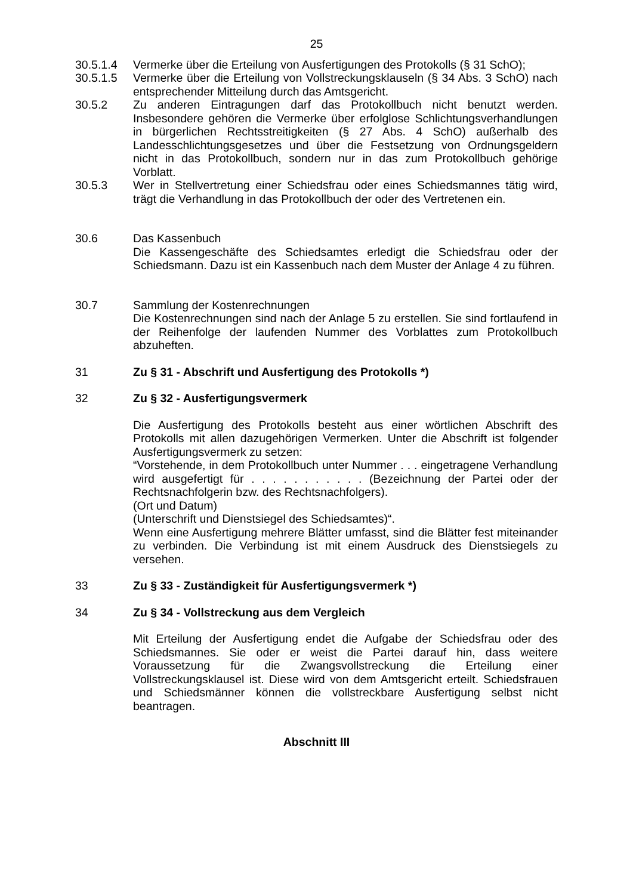25
30.5.1.4 Vermerke über die Erteilung von Ausfertigungen des Protokolls (§ 31 SchO);
30.5.1.5 Vermerke über die Erteilung von Vollstreckungsklauseln (§ 34 Abs. 3 SchO) nach entsprechender Mitteilung durch das Amtsgericht.
30.5.2 Zu anderen Eintragungen darf das Protokollbuch nicht benutzt werden. Insbesondere gehören die Vermerke über erfolglose Schlichtungsverhandlungen in bürgerlichen Rechtsstreitigkeiten (§ 27 Abs. 4 SchO) außerhalb des Landesschlichtungsgesetzes und über die Festsetzung von Ordnungsgeldern nicht in das Protokollbuch, sondern nur in das zum Protokollbuch gehörige Vorblatt.
30.5.3 Wer in Stellvertretung einer Schiedsfrau oder eines Schiedsmannes tätig wird, trägt die Verhandlung in das Protokollbuch der oder des Vertretenen ein.
30.6 Das Kassenbuch
Die Kassengeschäfte des Schiedsamtes erledigt die Schiedsfrau oder der Schiedsmann. Dazu ist ein Kassenbuch nach dem Muster der Anlage 4 zu führen.
30.7 Sammlung der Kostenrechnungen
Die Kostenrechnungen sind nach der Anlage 5 zu erstellen. Sie sind fortlaufend in der Reihenfolge der laufenden Nummer des Vorblattes zum Protokollbuch abzuheften.
31 Zu § 31 - Abschrift und Ausfertigung des Protokolls *)
32 Zu § 32 - Ausfertigungsvermerk
Die Ausfertigung des Protokolls besteht aus einer wörtlichen Abschrift des Protokolls mit allen dazugehörigen Vermerken. Unter die Abschrift ist folgender Ausfertigungsvermerk zu setzen:
“Vorstehende, in dem Protokollbuch unter Nummer . . . eingetragene Verhandlung wird ausgefertigt für . . . . . . . . . . . (Bezeichnung der Partei oder der Rechtsnachfolgerin bzw. des Rechtsnachfolgers).
(Ort und Datum)
(Unterschrift und Dienstsiegel des Schiedsamtes)“.
Wenn eine Ausfertigung mehrere Blätter umfasst, sind die Blätter fest miteinander zu verbinden. Die Verbindung ist mit einem Ausdruck des Dienstsiegels zu versehen.
33 Zu § 33 - Zuständigkeit für Ausfertigungsvermerk *)
34 Zu § 34 - Vollstreckung aus dem Vergleich
Mit Erteilung der Ausfertigung endet die Aufgabe der Schiedsfrau oder des Schiedsmannes. Sie oder er weist die Partei darauf hin, dass weitere Voraussetzung für die Zwangsvollstreckung die Erteilung einer Vollstreckungsklausel ist. Diese wird von dem Amtsgericht erteilt. Schiedsfrauen und Schiedsmänner können die vollstreckbare Ausfertigung selbst nicht beantragen.
Abschnitt III